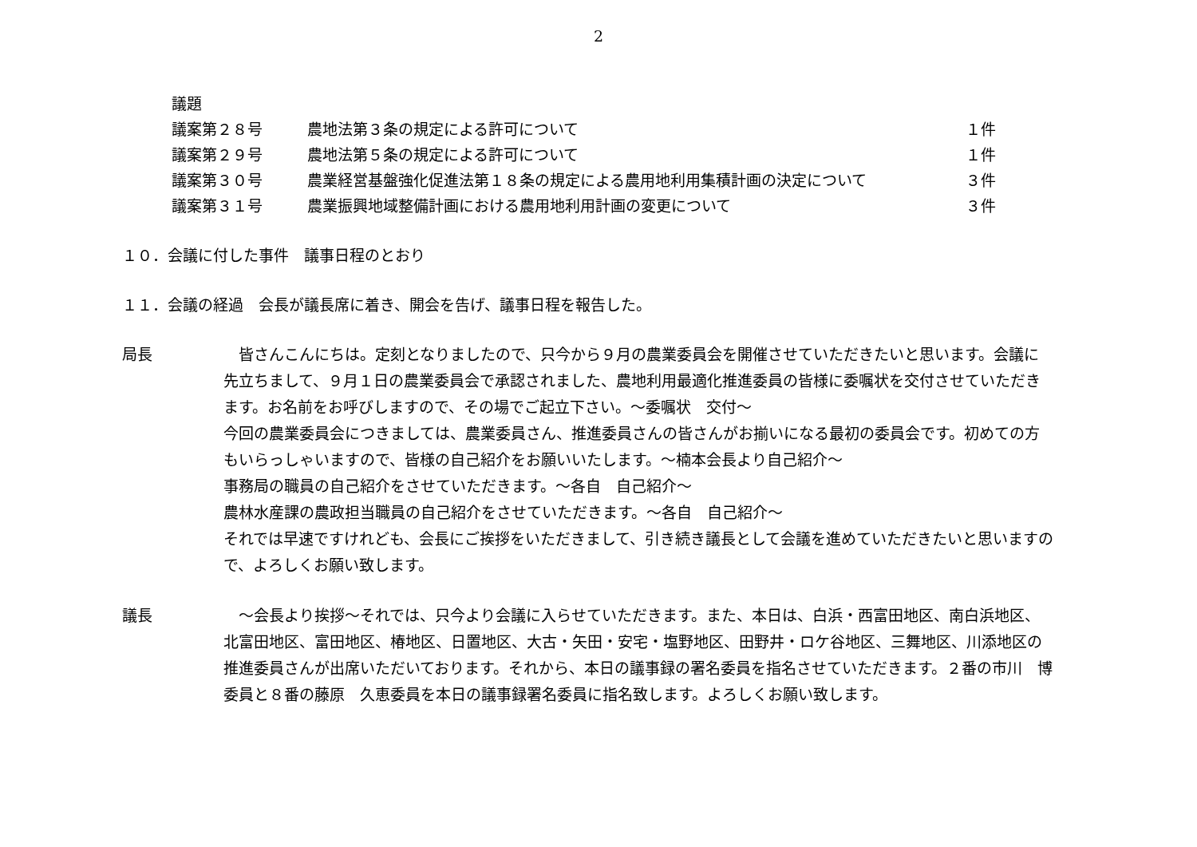2
議題
議案第２８号 農地法第３条の規定による許可について １件
議案第２９号 農地法第５条の規定による許可について １件
議案第３０号 農業経営基盤強化促進法第１８条の規定による農用地利用集積計画の決定について ３件
議案第３１号 農業振興地域整備計画における農用地利用計画の変更について ３件
１０．会議に付した事件　議事日程のとおり
１１．会議の経過　会長が議長席に着き、開会を告げ、議事日程を報告した。
局長 　皆さんこんにちは。定刻となりましたので、只今から９月の農業委員会を開催させていただきたいと思います。会議に先立ちまして、９月１日の農業委員会で承認されました、農地利用最適化推進委員の皆様に委嘱状を交付させていただきます。お名前をお呼びしますので、その場でご起立下さい。～委嘱状　交付～
今回の農業委員会につきましては、農業委員さん、推進委員さんの皆さんがお揃いになる最初の委員会です。初めての方もいらっしゃいますので、皆様の自己紹介をお願いいたします。～楠本会長より自己紹介～
事務局の職員の自己紹介をさせていただきます。～各自　自己紹介～
農林水産課の農政担当職員の自己紹介をさせていただきます。～各自　自己紹介～
それでは早速ですけれども、会長にご挨拶をいただきまして、引き続き議長として会議を進めていただきたいと思いますので、よろしくお願い致します。
議長 　～会長より挨拶～それでは、只今より会議に入らせていただきます。また、本日は、白浜・西富田地区、南白浜地区、北富田地区、富田地区、椿地区、日置地区、大古・矢田・安宅・塩野地区、田野井・ロケ谷地区、三舞地区、川添地区の推進委員さんが出席いただいております。それから、本日の議事録の署名委員を指名させていただきます。２番の市川　博委員と８番の藤原　久恵委員を本日の議事録署名委員に指名致します。よろしくお願い致します。